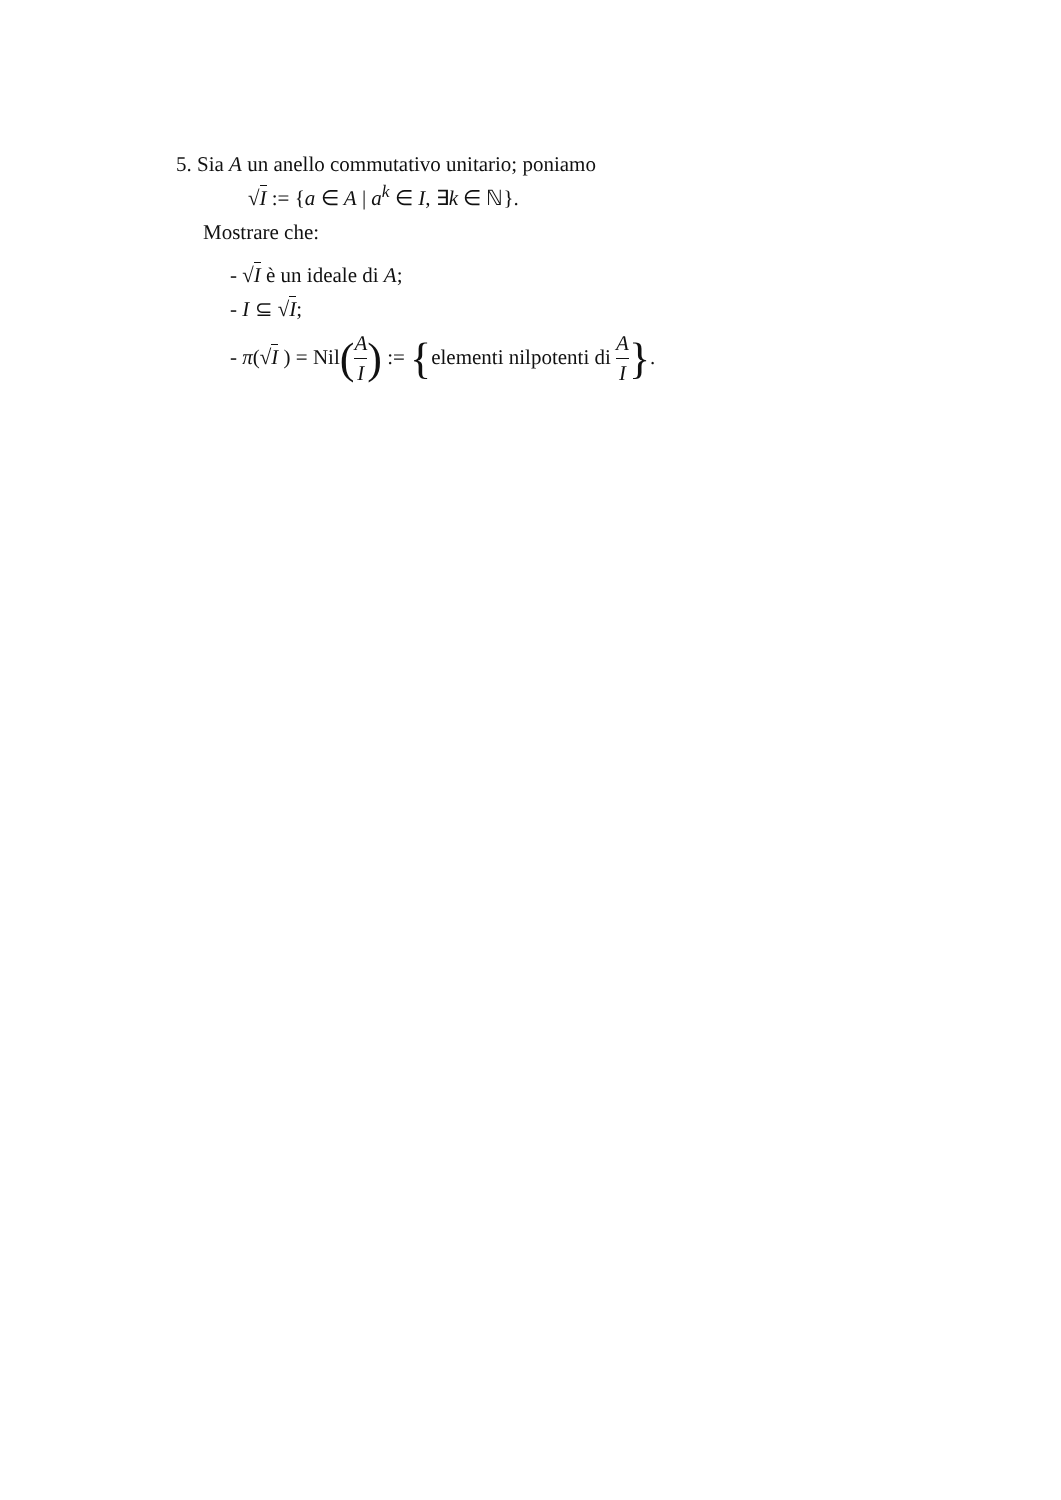5. Sia A un anello commutativo unitario; poniamo
√I := {a ∈ A | a<sup>k</sup> ∈ I, ∃k ∈ ℕ}.
Mostrare che:
- √I è un ideale di A;
- I ⊆ √I;
- π(√I ) = Nil(A I) := {elementi nilpotenti di A I}.